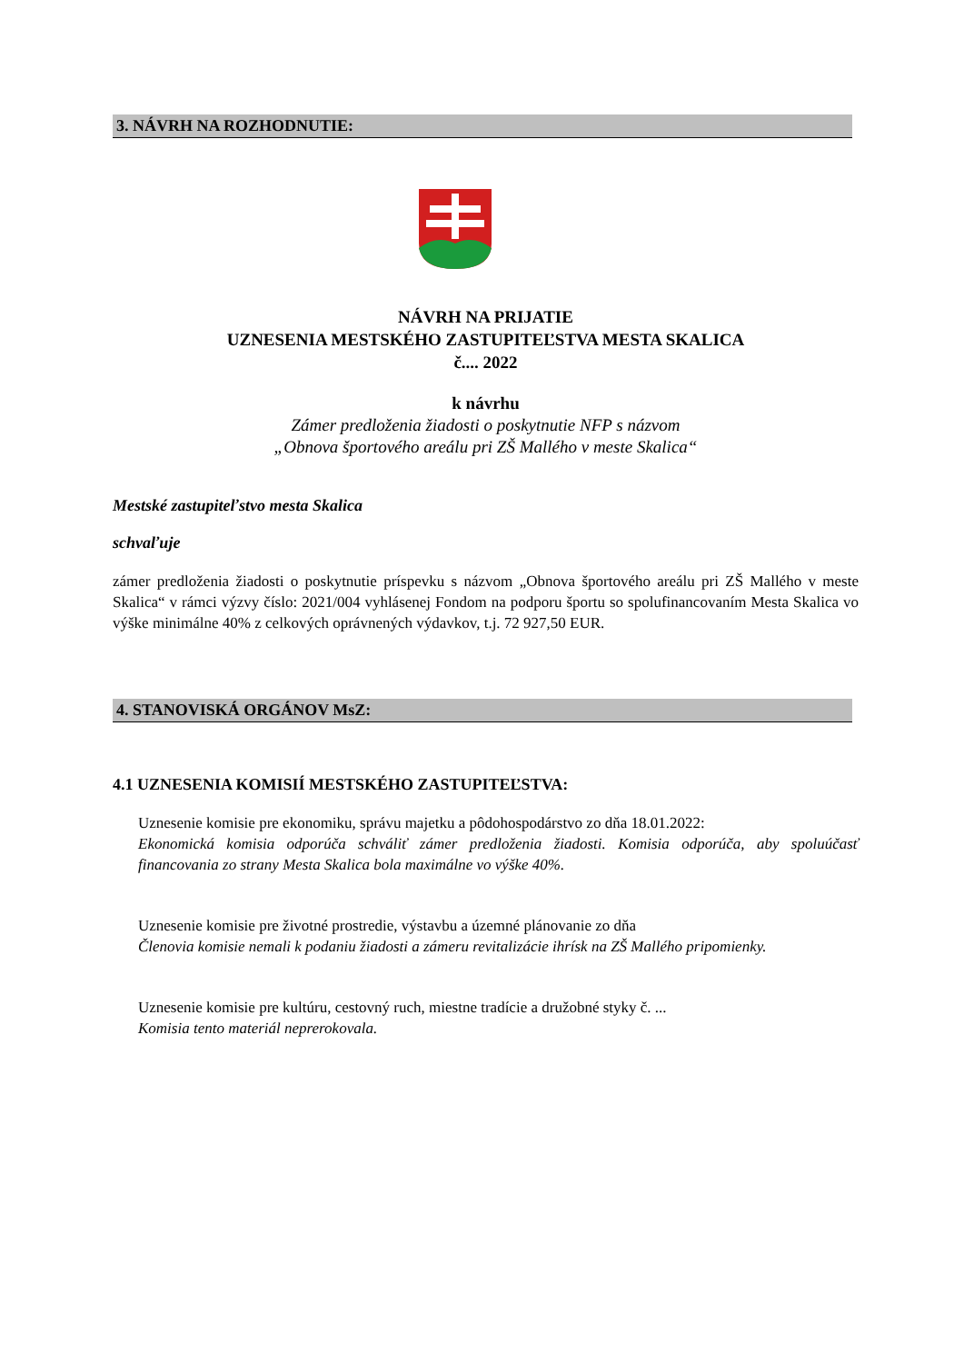3. NÁVRH NA ROZHODNUTIE:
NÁVRH NA PRIJATIE
UZNESENIA MESTSKÉHO ZASTUPITEĽSTVA MESTA SKALICA
č.... 2022
k návrhu
Zámer predloženia žiadosti o poskytnutie NFP s názvom
„Obnova športového areálu pri ZŠ Mallého v meste Skalica“
Mestské zastupiteľstvo mesta Skalica
schvaľuje
zámer predloženia žiadosti o poskytnutie príspevku s názvom „Obnova športového areálu pri ZŠ Mallého v meste Skalica“ v rámci výzvy číslo: 2021/004 vyhlásenej Fondom na podporu športu so spolufinancovaním Mesta Skalica vo výške minimálne 40% z celkových oprávnených výdavkov, t.j. 72 927,50 EUR.
4. STANOVISKÁ ORGÁNOV MsZ:
4.1 UZNESENIA KOMISIÍ MESTSKÉHO ZASTUPITEĽSTVA:
Uznesenie komisie pre ekonomiku, správu majetku a pôdohospodárstvo zo dňa 18.01.2022:
Ekonomická komisia odporúča schváliť zámer predloženia žiadosti. Komisia odporúča, aby spoluúčasť financovania zo strany Mesta Skalica bola maximálne vo výške 40%.
Uznesenie komisie pre životné prostredie, výstavbu a územné plánovanie zo dňa
Členovia komisie nemali k podaniu žiadosti a zámeru revitalizácie ihrísk na ZŠ Mallého pripomienky.
Uznesenie komisie pre kultúru, cestovný ruch, miestne tradície a družobné styky č. ...
Komisia tento materiál neprerokovala.